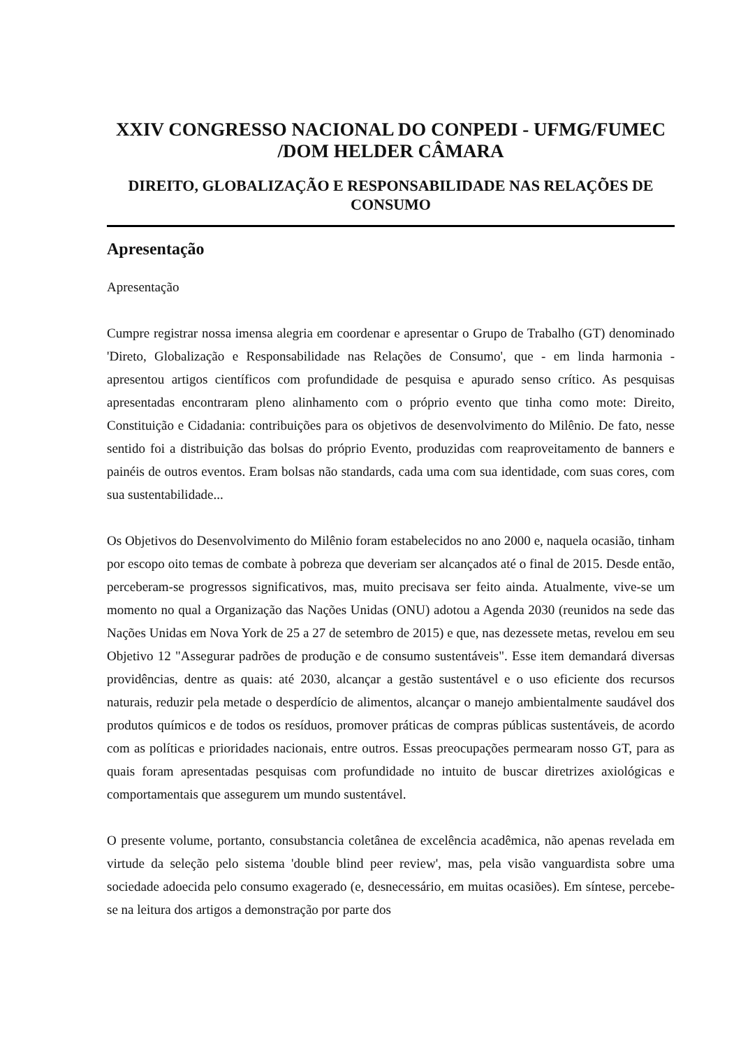XXIV CONGRESSO NACIONAL DO CONPEDI - UFMG/FUMEC /DOM HELDER CÂMARA
DIREITO, GLOBALIZAÇÃO E RESPONSABILIDADE NAS RELAÇÕES DE CONSUMO
Apresentação
Apresentação
Cumpre registrar nossa imensa alegria em coordenar e apresentar o Grupo de Trabalho (GT) denominado 'Direto, Globalização e Responsabilidade nas Relações de Consumo', que - em linda harmonia - apresentou artigos científicos com profundidade de pesquisa e apurado senso crítico. As pesquisas apresentadas encontraram pleno alinhamento com o próprio evento que tinha como mote: Direito, Constituição e Cidadania: contribuições para os objetivos de desenvolvimento do Milênio. De fato, nesse sentido foi a distribuição das bolsas do próprio Evento, produzidas com reaproveitamento de banners e painéis de outros eventos. Eram bolsas não standards, cada uma com sua identidade, com suas cores, com sua sustentabilidade...
Os Objetivos do Desenvolvimento do Milênio foram estabelecidos no ano 2000 e, naquela ocasião, tinham por escopo oito temas de combate à pobreza que deveriam ser alcançados até o final de 2015. Desde então, perceberam-se progressos significativos, mas, muito precisava ser feito ainda. Atualmente, vive-se um momento no qual a Organização das Nações Unidas (ONU) adotou a Agenda 2030 (reunidos na sede das Nações Unidas em Nova York de 25 a 27 de setembro de 2015) e que, nas dezessete metas, revelou em seu Objetivo 12 "Assegurar padrões de produção e de consumo sustentáveis". Esse item demandará diversas providências, dentre as quais: até 2030, alcançar a gestão sustentável e o uso eficiente dos recursos naturais, reduzir pela metade o desperdício de alimentos, alcançar o manejo ambientalmente saudável dos produtos químicos e de todos os resíduos, promover práticas de compras públicas sustentáveis, de acordo com as políticas e prioridades nacionais, entre outros. Essas preocupações permearam nosso GT, para as quais foram apresentadas pesquisas com profundidade no intuito de buscar diretrizes axiológicas e comportamentais que assegurem um mundo sustentável.
O presente volume, portanto, consubstancia coletânea de excelência acadêmica, não apenas revelada em virtude da seleção pelo sistema 'double blind peer review', mas, pela visão vanguardista sobre uma sociedade adoecida pelo consumo exagerado (e, desnecessário, em muitas ocasiões). Em síntese, percebe-se na leitura dos artigos a demonstração por parte dos